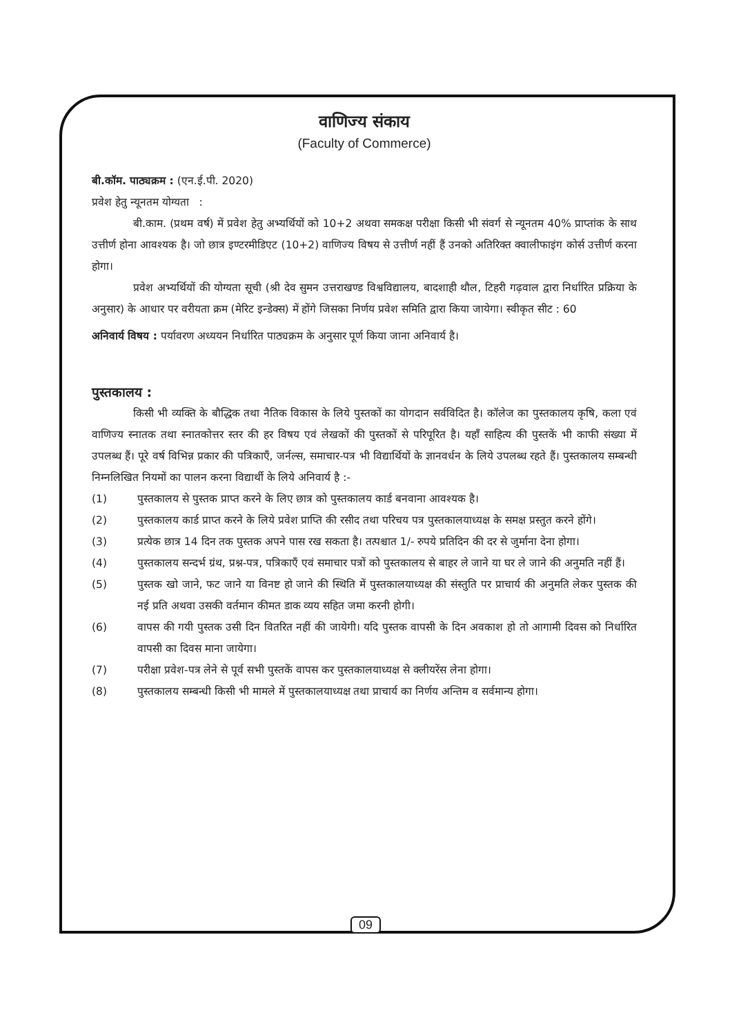वाणिज्य संकाय
(Faculty of Commerce)
बी.कॉम. पाठ्यक्रम : (एन.ई.पी. 2020)
प्रवेश हेतु न्यूनतम योग्यता :
बी.काम. (प्रथम वर्ष) में प्रवेश हेतु अभ्यर्थियों को 10+2 अथवा समकक्ष परीक्षा किसी भी संवर्ग से न्यूनतम 40% प्राप्तांक के साथ उत्तीर्ण होना आवश्यक है। जो छात्र इण्टरमीडिएट (10+2) वाणिज्य विषय से उत्तीर्ण नहीं हैं उनको अतिरिक्त क्वालीफाइंग कोर्स उत्तीर्ण करना होगा।
प्रवेश अभ्यर्थियों की योग्यता सूची (श्री देव सुमन उत्तराखण्ड विश्वविद्यालय, बादशाही थौल, टिहरी गढ़वाल द्वारा निर्धारित प्रक्रिया के अनुसार) के आधार पर वरीयता क्रम (मेरिट इन्डेक्स) में होंगे जिसका निर्णय प्रवेश समिति द्वारा किया जायेगा। स्वीकृत सीट : 60
अनिवार्य विषय : पर्यावरण अध्ययन निर्धारित पाठ्यक्रम के अनुसार पूर्ण किया जाना अनिवार्य है।
पुस्तकालय :
किसी भी व्यक्ति के बौद्धिक तथा नैतिक विकास के लिये पुस्तकों का योगदान सर्वविदित है। कॉलेज का पुस्तकालय कृषि, कला एवं वाणिज्य स्नातक तथा स्नातकोत्तर स्तर की हर विषय एवं लेखकों की पुस्तकों से परिपूरित है। यहाँ साहित्य की पुस्तकें भी काफी संख्या में उपलब्ध हैं। पूरे वर्ष विभिन्न प्रकार की पत्रिकाएँ, जर्नल्स, समाचार-पत्र भी विद्यार्थियों के ज्ञानवर्धन के लिये उपलब्ध रहते हैं। पुस्तकालय सम्बन्धी निम्नलिखित नियमों का पालन करना विद्यार्थी के लिये अनिवार्य है :-
(1) पुस्तकालय से पुस्तक प्राप्त करने के लिए छात्र को पुस्तकालय कार्ड बनवाना आवश्यक है।
(2) पुस्तकालय कार्ड प्राप्त करने के लिये प्रवेश प्राप्ति की रसीद तथा परिचय पत्र पुस्तकालयाध्यक्ष के समक्ष प्रस्तुत करने होंगे।
(3) प्रत्येक छात्र 14 दिन तक पुस्तक अपने पास रख सकता है। तत्पश्चात 1/- रुपये प्रतिदिन की दर से जुर्माना देना होगा।
(4) पुस्तकालय सन्दर्भ ग्रंथ, प्रश्न-पत्र, पत्रिकाएँ एवं समाचार पत्रों को पुस्तकालय से बाहर ले जाने या घर ले जाने की अनुमति नहीं हैं।
(5) पुस्तक खो जाने, फट जाने या विनष्ट हो जाने की स्थिति में पुस्तकालयाध्यक्ष की संस्तुति पर प्राचार्य की अनुमति लेकर पुस्तक की नई प्रति अथवा उसकी वर्तमान कीमत डाक व्यय सहित जमा करनी होगी।
(6) वापस की गयी पुस्तक उसी दिन वितरित नहीं की जायेगी। यदि पुस्तक वापसी के दिन अवकाश हो तो आगामी दिवस को निर्धारित वापसी का दिवस माना जायेगा।
(7) परीक्षा प्रवेश-पत्र लेने से पूर्व सभी पुस्तकें वापस कर पुस्तकालयाध्यक्ष से क्लीयरेंस लेना होगा।
(8) पुस्तकालय सम्बन्धी किसी भी मामले में पुस्तकालयाध्यक्ष तथा प्राचार्य का निर्णय अन्तिम व सर्वमान्य होगा।
09